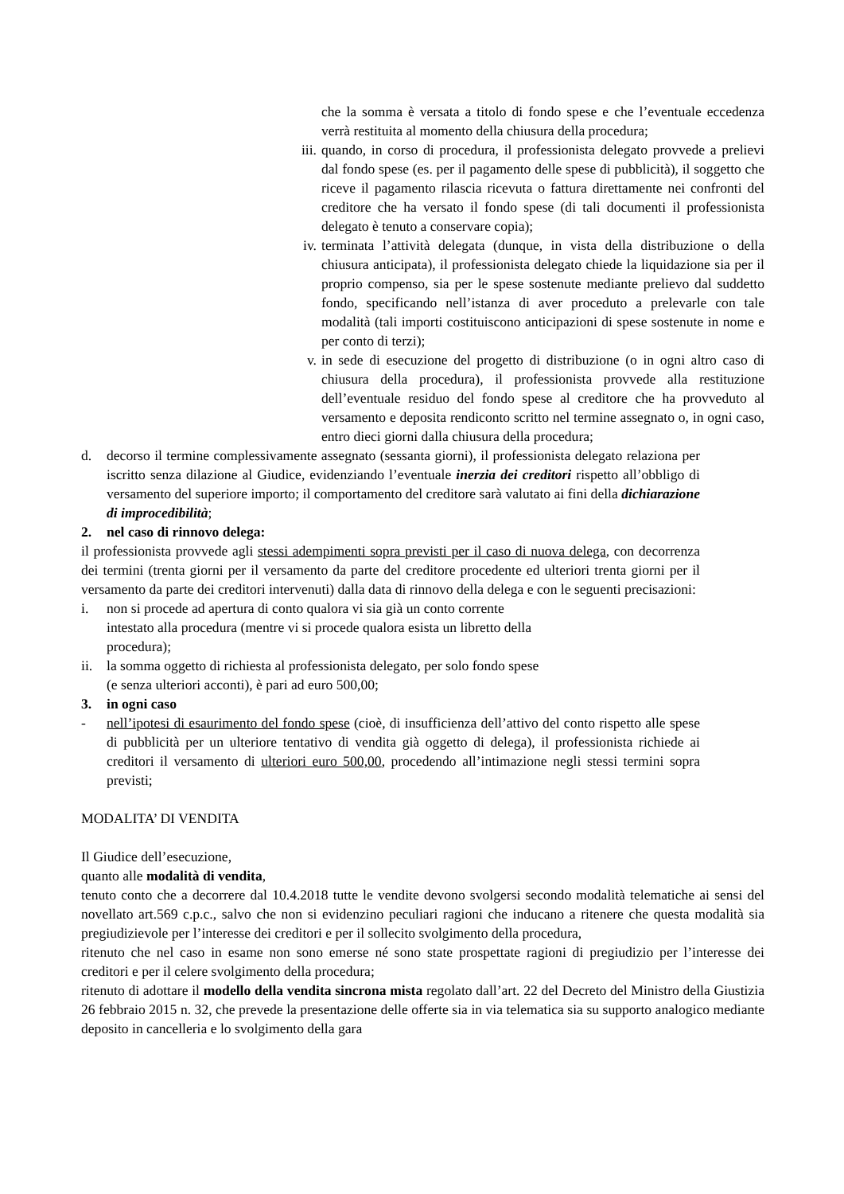che la somma è versata a titolo di fondo spese e che l’eventuale eccedenza verrà restituita al momento della chiusura della procedura;
iii. quando, in corso di procedura, il professionista delegato provvede a prelievi dal fondo spese (es. per il pagamento delle spese di pubblicità), il soggetto che riceve il pagamento rilascia ricevuta o fattura direttamente nei confronti del creditore che ha versato il fondo spese (di tali documenti il professionista delegato è tenuto a conservare copia);
iv. terminata l’attività delegata (dunque, in vista della distribuzione o della chiusura anticipata), il professionista delegato chiede la liquidazione sia per il proprio compenso, sia per le spese sostenute mediante prelievo dal suddetto fondo, specificando nell’istanza di aver proceduto a prelevarle con tale modalità (tali importi costituiscono anticipazioni di spese sostenute in nome e per conto di terzi);
v. in sede di esecuzione del progetto di distribuzione (o in ogni altro caso di chiusura della procedura), il professionista provvede alla restituzione dell’eventuale residuo del fondo spese al creditore che ha provveduto al versamento e deposita rendiconto scritto nel termine assegnato o, in ogni caso, entro dieci giorni dalla chiusura della procedura;
d. decorso il termine complessivamente assegnato (sessanta giorni), il professionista delegato relaziona per iscritto senza dilazione al Giudice, evidenziando l’eventuale inerzia dei creditori rispetto all’obbligo di versamento del superiore importo; il comportamento del creditore sarà valutato ai fini della dichiarazione di improcedibilità;
2. nel caso di rinnovo delega:
il professionista provvede agli stessi adempimenti sopra previsti per il caso di nuova delega, con decorrenza dei termini (trenta giorni per il versamento da parte del creditore procedente ed ulteriori trenta giorni per il versamento da parte dei creditori intervenuti) dalla data di rinnovo della delega e con le seguenti precisazioni:
i. non si procede ad apertura di conto qualora vi sia già un conto corrente intestato alla procedura (mentre vi si procede qualora esista un libretto della procedura);
ii. la somma oggetto di richiesta al professionista delegato, per solo fondo spese (e senza ulteriori acconti), è pari ad euro 500,00;
3. in ogni caso
- nell’ipotesi di esaurimento del fondo spese (cioè, di insufficienza dell’attivo del conto rispetto alle spese di pubblicità per un ulteriore tentativo di vendita già oggetto di delega), il professionista richiede ai creditori il versamento di ulteriori euro 500,00, procedendo all’intimazione negli stessi termini sopra previsti;
MODALITA’ DI VENDITA
Il Giudice dell’esecuzione,
quanto alle modalità di vendita,
tenuto conto che a decorrere dal 10.4.2018 tutte le vendite devono svolgersi secondo modalità telematiche ai sensi del novellato art.569 c.p.c., salvo che non si evidenzino peculiari ragioni che inducano a ritenere che questa modalità sia pregiudizievole per l’interesse dei creditori e per il sollecito svolgimento della procedura,
ritenuto che nel caso in esame non sono emerse né sono state prospettate ragioni di pregiudizio per l’interesse dei creditori e per il celere svolgimento della procedura;
ritenuto di adottare il modello della vendita sincrona mista regolato dall’art. 22 del Decreto del Ministro della Giustizia 26 febbraio 2015 n. 32, che prevede la presentazione delle offerte sia in via telematica sia su supporto analogico mediante deposito in cancelleria e lo svolgimento della gara